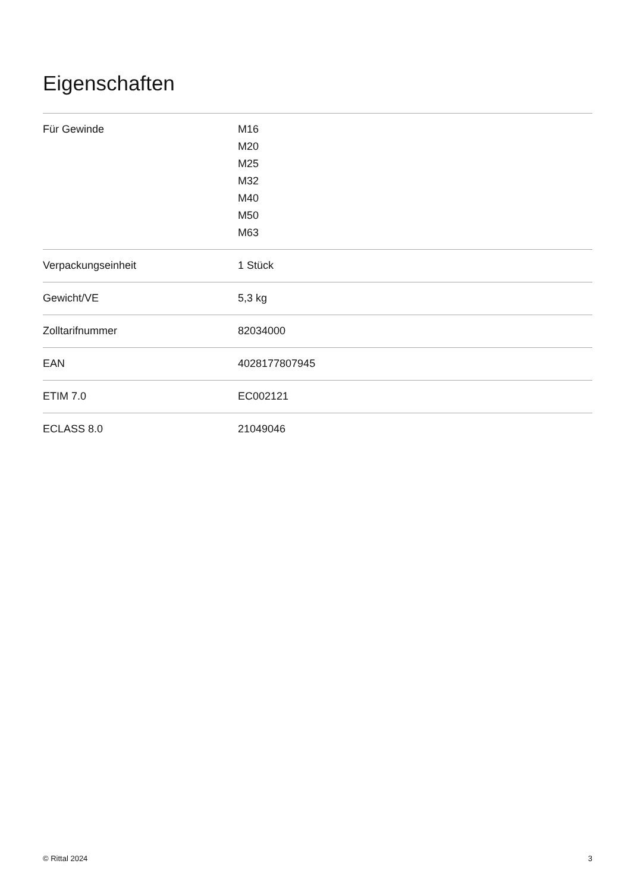Eigenschaften
| Für Gewinde | M16 M20 M25 M32 M40 M50 M63 |
| Verpackungseinheit | 1 Stück |
| Gewicht/VE | 5,3 kg |
| Zolltarifnummer | 82034000 |
| EAN | 4028177807945 |
| ETIM 7.0 | EC002121 |
| ECLASS 8.0 | 21049046 |
© Rittal 2024 3